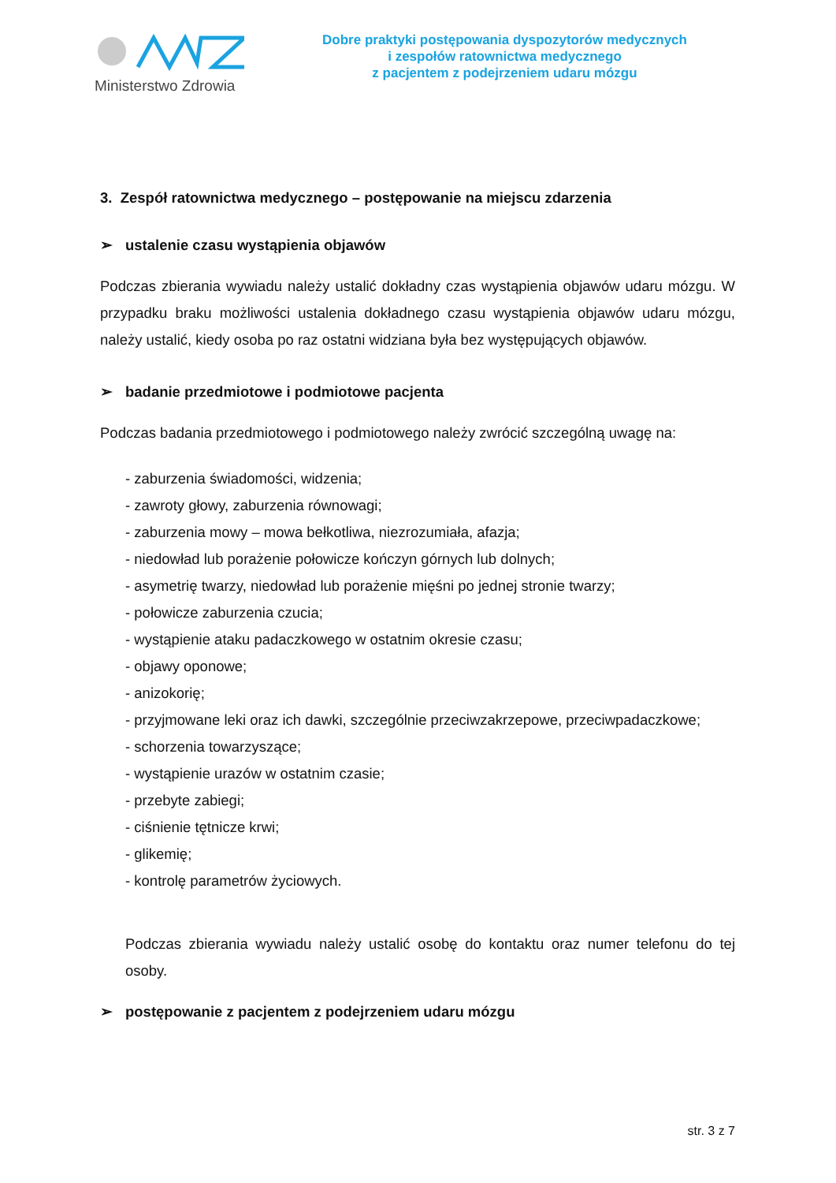Ministerstwo Zdrowia
Dobre praktyki postępowania dyspozytorów medycznych
i zespołów ratownictwa medycznego
z pacjentem z podejrzeniem udaru mózgu
3. Zespół ratownictwa medycznego – postępowanie na miejscu zdarzenia
➢ ustalenie czasu wystąpienia objawów
Podczas zbierania wywiadu należy ustalić dokładny czas wystąpienia objawów udaru mózgu. W przypadku braku możliwości ustalenia dokładnego czasu wystąpienia objawów udaru mózgu, należy ustalić, kiedy osoba po raz ostatni widziana była bez występujących objawów.
➢ badanie przedmiotowe i podmiotowe pacjenta
Podczas badania przedmiotowego i podmiotowego należy zwrócić szczególną uwagę na:
- zaburzenia świadomości, widzenia;
- zawroty głowy, zaburzenia równowagi;
- zaburzenia mowy – mowa bełkotliwa, niezrozumiała, afazja;
- niedowład lub porażenie połowicze kończyn górnych lub dolnych;
- asymetrię twarzy, niedowład lub porażenie mięśni po jednej stronie twarzy;
- połowicze zaburzenia czucia;
- wystąpienie ataku padaczkowego w ostatnim okresie czasu;
- objawy oponowe;
- anizokorię;
- przyjmowane leki oraz ich dawki, szczególnie przeciwzakrzepowe, przeciwpadaczkowe;
- schorzenia towarzyszące;
- wystąpienie urazów w ostatnim czasie;
- przebyte zabiegi;
- ciśnienie tętnicze krwi;
- glikemię;
- kontrolę parametrów życiowych.
Podczas zbierania wywiadu należy ustalić osobę do kontaktu oraz numer telefonu do tej osoby.
➢ postępowanie z pacjentem z podejrzeniem udaru mózgu
str. 3 z 7